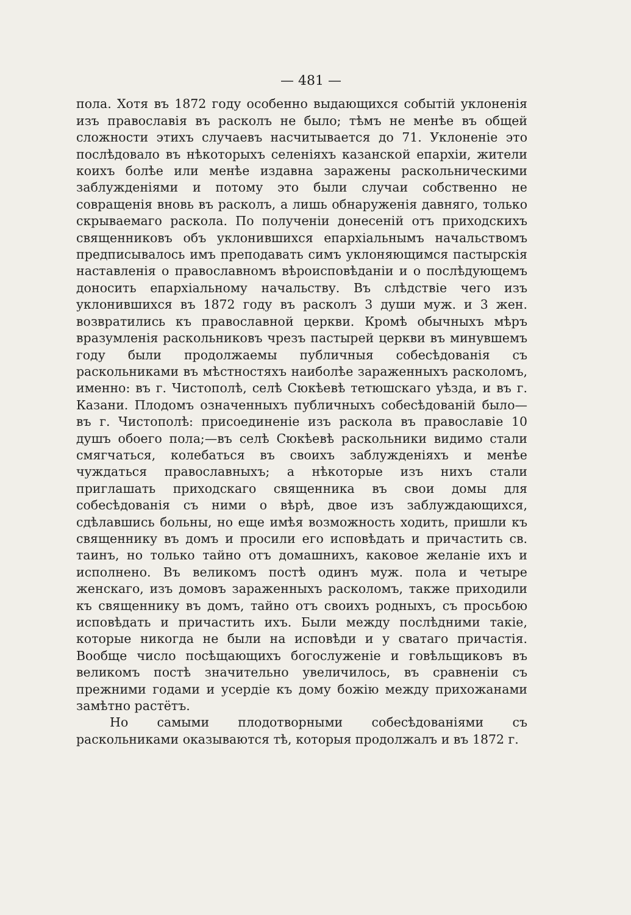— 481 —
пола. Хотя въ 1872 году особенно выдающихся событій уклоненія изъ православія въ расколъ не было; тѣмъ не менѣе въ общей сложности этихъ случаевъ насчитывается до 71. Уклоненіе это послѣдовало въ нѣкоторыхъ селеніяхъ казанской епархіи, жители коихъ болѣе или менѣе издавна заражены раскольническими заблужденіями и потому это были случаи собственно не совращенія вновь въ расколъ, а лишь обнаруженія давняго, только скрываемаго раскола. По полученіи донесеній отъ приходскихъ священниковъ объ уклонившихся епархіальнымъ начальствомъ предписывалось имъ преподавать симъ уклоняющимся пастырскія наставленія о православномъ вѣроисповѣданіи и о послѣдующемъ доносить епархіальному начальству. Въ слѣдствіе чего изъ уклонившихся въ 1872 году въ расколъ 3 души муж. и 3 жен. возвратились къ православной церкви. Кромѣ обычныхъ мѣръ вразумленія раскольниковъ чрезъ пастырей церкви въ минувшемъ году были продолжаемы публичныя собесѣдованія съ раскольниками въ мѣстностяхъ наиболѣе зараженныхъ расколомъ, именно: въ г. Чистополѣ, селѣ Сюкѣевѣ тетюшскаго уѣзда, и въ г. Казани. Плодомъ означенныхъ публичныхъ собесѣдованій было—въ г. Чистополѣ: присоединеніе изъ раскола въ православіе 10 душъ обоего пола;—въ селѣ Сюкѣевѣ раскольники видимо стали смягчаться, колебаться въ своихъ заблужденіяхъ и менѣе чуждаться православныхъ; а нѣкоторые изъ нихъ стали приглашать приходскаго священника въ свои домы для собесѣдованія съ ними о вѣрѣ, двое изъ заблуждающихся, сдѣлавшись больны, но еще имѣя возможность ходить, пришли къ священнику въ домъ и просили его исповѣдать и причастить св. таинъ, но только тайно отъ домашнихъ, каковое желаніе ихъ и исполнено. Въ великомъ постѣ одинъ муж. пола и четыре женскаго, изъ домовъ зараженныхъ расколомъ, также приходили къ священнику въ домъ, тайно отъ своихъ родныхъ, съ просьбою исповѣдать и причастить ихъ. Были между послѣдними такіе, которые никогда не были на исповѣди и у сватаго причастія. Вообще число посѣщающихъ богослуженіе и говѣльщиковъ въ великомъ постѣ значительно увеличилось, въ сравненіи съ прежними годами и усердіе къ дому божію между прихожанами замѣтно растётъ.
Но самыми плодотворными собесѣдованіями съ раскольниками оказываются тѣ, которыя продолжалъ и въ 1872 г.